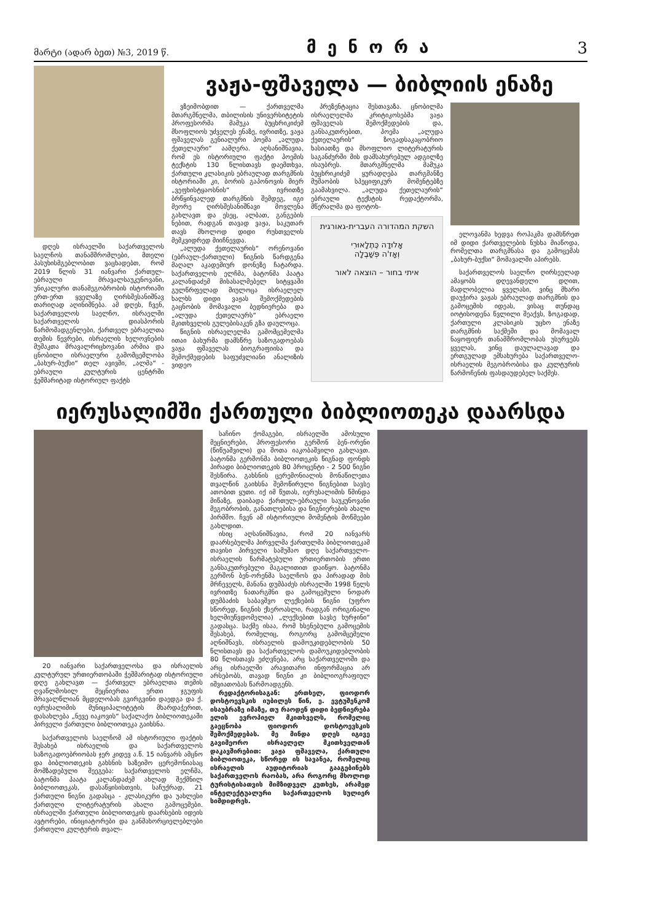მარტი (ადარ ბეთ) №3, 2019 წ. მენორა 3
დღეს ისრაელში საქართველოს საელჩოს თანამშრომლები, მთელი პასუხისმგებლობით ვაცხადებთ, რომ 2019 წლის 31 იანვარი ქართულ-ებრაული მრავალსაუკუნოვანი, უნიკალური თანამეგობრობის ისტორიაში ერთ-ერთ ყველაზე ღირსშესანიშნავ თარიღად აღინიშნება. ამ დღეს, ჩვენ, საქართველოს საელჩო, ისრაელში საქართველოს დიასპორის წარმომადგენლები, ქართველ ებრაელთა თემის წევრები, ისრაელის ხელოვნების მუშაკთა მრავალრიცხოვანი არმია და ცნობილი ისრაელური გამომცემლობა „ბახურ-ბუქსი“ თელ ავივში, „ალმა“ - ებრაული კულტურის ცენტრში ჭეშმარიტად ისტორიულ ფაქტს
ვაჟა-ფშაველა — ბიბლიის ენაზე
ვზეიმობდით — ქართველმა მთარგმნელმა, თბილისის უნივერსიტეტის პროფესორმა მამუკა ბუცხრიკიძემ მსოფლიოს უძველეს ენაზე, ივრითზე, ვაჟა ფშაველას გენიალური პოემა „ალუდა ქეთელაური“ აამღერა. აღსანიშნავია, რომ ეს ისტორიული ფაქტი პოემის ტექსტის 130 წლისთავს დაემთხვა, ქართული კლასიკის ებრაულად თარგმნის ისტორიაში კი, ბორის გაპონოვის მიერ „ვეფხისტყაოსნის“ ივრითზე ბრწყინვალედ თარგმნის შემდეგ, იგი მეორე ღირსშესანიშნავი მოვლენა გახლავთ და ესეც, ალბათ, განგების ნებით, რადგან თავად ვაჟა, საკუთარ თავს მხოლოდ დიდი რუსთველის მემკვიდრედ მიიჩნევდა.
„ალუდა ქეთელაურის“ ორენოვანი (ებრაულ-ქართული) წიგნის წარდგენა მაღალ აკადემიურ დონეზე ჩატარდა. საქართველოს ელჩმა, ბატონმა პაატა კალანდაძემ მისასალმებელ სიტყვაში გულწრფელად მიულოცა ისრაელელ ხალხს დიდი ვაჟას შემოქმედების გაცნობის მომავალი ბედნიერება და „ალუდა ქეთელაურს“ ებრაელი მკითხველის გულებისაკენ გზა დაულოცა.
წიგნის ისრაელელმა გამომცემელმა ითაი ბახურმა დამსწრე საზოგადოებას ვაჟა ფშაველას ბიოგრაფიისა და შემოქმედების საფუძვლიანი ანალიზის ვიდეო
პრეზენტაცია შესთავაზა. ცნობილმა ისრაელელმა კრიტიკოსებმა ვაჟა ფშაველას შემოქმედების და, განსაკუთრებით, პოემა „ალუდა ქეთელაურის“ ზოგადსაკაცობრიო ხასიათზე და მსოფლიო ლიტერატურის საგანძურში მის დამსახურებულ ადგილზე ისაუბრეს. მთარგმნელმა მამუკა ბუცხრიკიძემ ყურადღება თარგმანზე მუშაობის სპეციფიკურ მომენტებზე გაამახვილა. „ალუდა ქეთელაურის“ ებრაული ტექსტის რედაქტორმა, მწერალმა და ფოტოხ-
השקת המהדורה העברית-גאורגית
אָלוּדָה כֶּתֶלָאוּרִי
וְאָז'ה פְּשַׁבֶלָה
איתי בחור – הוצאה לאור
ელოვანმა ხედვა როჰაკმა დამსწრეთ იმ დიდი ქართველების ნუსხა მიაწოდა, რომელთა თარგმნასა და გამოცემას „ბახურ-ბუქსი“ მომავალში აპირებს.
საქართველოს საელჩო ღირსეულად ამაყობს დღევანდელი დღით, მადლობელია ყველასი, ვინც მხარი დაუჭირა ვაჟას ებრაულად თარგმნის და გამოცემის იდეას, ვისაც თუნდაც იოტისოდენა წვლილი შეაქვს, ზოგადად, ქართული კლასიკის უცხო ენაზე თარგმნის საქმეში და მომავალ ნაყოფიერ თანამშრომლობას უსურვებს ყველას, ვინც დაულალავად და ერთგულად ემსახურება საქართველო-ისრაელის მეგობრობისა და კულტურის წარმოჩენის ფასდაუდებელ საქმეს.
იერუსალიმში ქართული ბიბლიოთეკა დაარსდა
20 იანვარი საქართველოსა და ისრაელის კულტურულ ურთიერთობაში ჭეშმარიტად ისტორიული დღე გახლავთ — ქართველ ებრაელთა თემის ღვაწლმოსილ მეცნიერთა ერთი ჯგუფის მრავალწლიან მცდელობას გვირგვინი დაედგა და ქ. იერუსალიმის მუნიციპალიტეტის მხარდაჭერით, დასახლება „ნევე იაკოვის“ საქალაქო ბიბლიოთეკაში პირველი ქართული ბიბლიოთეკა გაიხსნა.
საქართველოს საელჩომ ამ ისტორიული ფაქტის შესახებ ისრაელის და საქართველოს საზოგადოებრიობას ჯერ კიდევ ა.წ. 15 იანვარს ამცნო და ბიბლიოთეკის გახსნის საზეიმო ცერემონიასაც მომზადებული შეეგება: საქართველოს ელჩმა, ბატონმა პაატა კალანდაძემ ახლად შექმნილ ბიბლიოთეკას, დასაწყისისთვის, საჩუქრად, 21 ქართული წიგნი გადასცა - კლასიკური და უახლესი ქართული ლიტერატურის ახალი გამოცემები. ისრაელში ქართული ბიბლიოთეკის დაარსების იდეის ავტორები, ინიციატორები და განმახორციელებლები ქართული კულტურის თვალ-
საჩინო ქომაგები, ისრაელში ამოსული მეცნიერები, პროფესორი გერშონ ბენ-ორენი (წიწუაშვილი) და შოთა იაკობაშვილი გახლავთ. ბატონმა გერშონმა ბიბლიოთეკის წიგნად ფონდს პირადი ბიბლიოთეკის 80 პროცენტი - 2 500 წიგნი შესწირა. გახსნის ცერემონიალის მონაწილეთა თვალწინ გაიხსნა შემოწირული წიგნებით სავსე ათობით ყუთი. იქ იმ წუთას, იერუსალიმის წმინდა მიწაზე, დაიბადა ქართულ-ებრაული საუკუნოვანი მეგობრობის, განათლებისა და წიგნიერების ახალი პირმშო. ჩვენ ამ ისტორიული მომენტის მოწმეები გახლდით.
ისიც აღსანიშნავია, რომ 20 იანვარს დაარსებულმა პირველმა ქართულმა ბიბლიოთეკამ თავისი პირველი სამუშაო დღე საქართველო-ისრაელის წარმატებული ურთიერთობის ერთი განსაკუთრებული მაგალითით დაიწყო. ბატონმა გერშონ ბენ-ორენმა საელჩოს და პირადად მის მრჩეველს, მანანა დუმბაძეს ისრაელში 1998 წელს ივრითზე ნათარგმნი და გამოცემული ნოდარ დუმბაძის საბავშვო ლექსების წიგნი (უფრო სწორედ, წიგნის ქსეროასლი, რადგან ორიგინალი ხელმიუწვდომელია) „ლექსებით სავსე ხურჯინი“ გადასცა. საქმე ისაა, რომ ხსენებული გამოცემის შესახებ, რომელიც, როგორც გამომცემელი აღნიშნავს, ისრაელის დამოუკიდებლობის 50 წლისთავს და საქართველოს დამოუკიდებლობის 80 წლისთავს ეძღვნება, არც საქართველოში და არც ისრაელში არავითარი ინფორმაცია არ არსებობს, თავად წიგნი კი ბიბლიოგრაფიულ იშვიათობას წარმოადგენს.
რედაქტორისაგან: ერთხელ, ფიოდორ დოსტოევსკის იუბილეს წინ, ე. ევტუშენკომ ისაუბრაზე იმაზე, თუ რაოდენ დიდი ბედნიერება ელის ევროპიელ მკითხველს, რომელიც გაეცნობა ფიოდორ დოსტოევსკის შემოქმედებას. მე მინდა დღეს იგივე გავიმეორო ისრაელელ მკითხველთან დაკავშირებით: ვაჟა ფშაველა, ქართული ბიბლიოთეკა, სწორედ ის სავანეა, რომელიც ისრაელის აუდიტორიას გააგებინებს საქართველოს რაობას, არა როგორც მხოლოდ ტურისტისათვის მიმზიდველ კუთხეს, არამედ ინტელექტუალური საქართველოს სულიერ სიმდიდრეს.